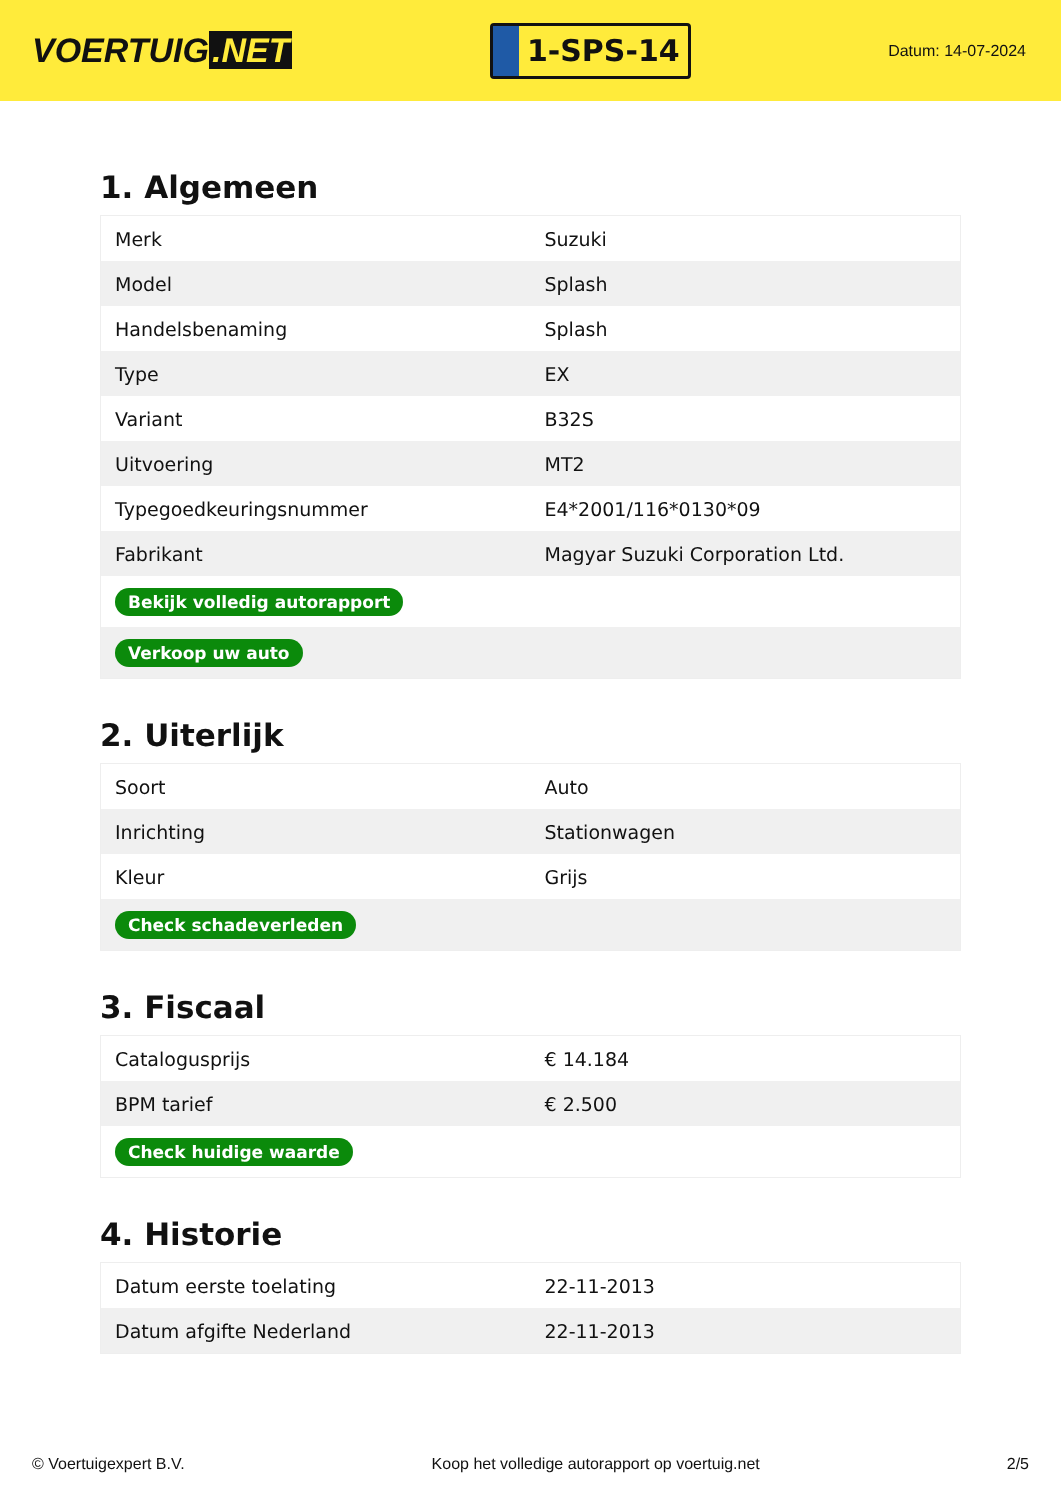VOERTUIG.NET
1-SPS-14
Datum: 14-07-2024
1. Algemeen
| Merk | Suzuki |
| Model | Splash |
| Handelsbenaming | Splash |
| Type | EX |
| Variant | B32S |
| Uitvoering | MT2 |
| Typegoedkeuringsnummer | E4*2001/116*0130*09 |
| Fabrikant | Magyar Suzuki Corporation Ltd. |
| Bekijk volledig autorapport | |
| Verkoop uw auto | |
2. Uiterlijk
| Soort | Auto |
| Inrichting | Stationwagen |
| Kleur | Grijs |
| Check schadeverleden | |
3. Fiscaal
| Catalogusprijs | € 14.184 |
| BPM tarief | € 2.500 |
| Check huidige waarde | |
4. Historie
| Datum eerste toelating | 22-11-2013 |
| Datum afgifte Nederland | 22-11-2013 |
© Voertuigexpert B.V. Koop het volledige autorapport op voertuig.net 2/5